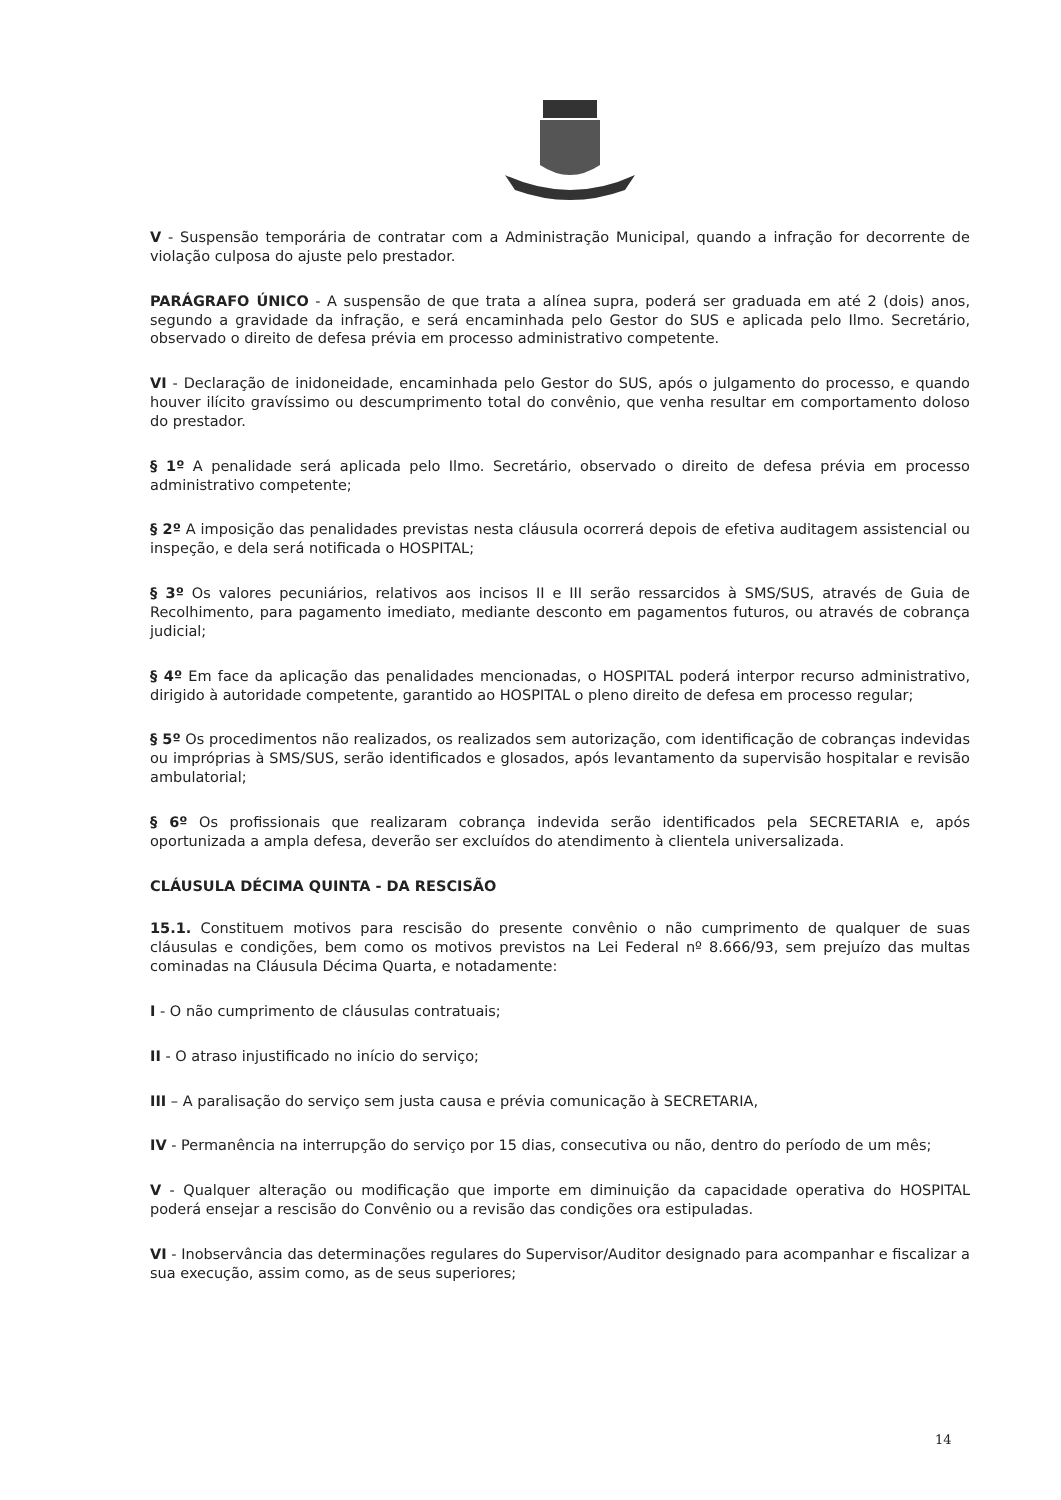V - Suspensão temporária de contratar com a Administração Municipal, quando a infração for decorrente de violação culposa do ajuste pelo prestador.
PARÁGRAFO ÚNICO - A suspensão de que trata a alínea supra, poderá ser graduada em até 2 (dois) anos, segundo a gravidade da infração, e será encaminhada pelo Gestor do SUS e aplicada pelo Ilmo. Secretário, observado o direito de defesa prévia em processo administrativo competente.
VI - Declaração de inidoneidade, encaminhada pelo Gestor do SUS, após o julgamento do processo, e quando houver ilícito gravíssimo ou descumprimento total do convênio, que venha resultar em comportamento doloso do prestador.
§ 1º A penalidade será aplicada pelo Ilmo. Secretário, observado o direito de defesa prévia em processo administrativo competente;
§ 2º A imposição das penalidades previstas nesta cláusula ocorrerá depois de efetiva auditagem assistencial ou inspeção, e dela será notificada o HOSPITAL;
§ 3º Os valores pecuniários, relativos aos incisos II e III serão ressarcidos à SMS/SUS, através de Guia de Recolhimento, para pagamento imediato, mediante desconto em pagamentos futuros, ou através de cobrança judicial;
§ 4º Em face da aplicação das penalidades mencionadas, o HOSPITAL poderá interpor recurso administrativo, dirigido à autoridade competente, garantido ao HOSPITAL o pleno direito de defesa em processo regular;
§ 5º Os procedimentos não realizados, os realizados sem autorização, com identificação de cobranças indevidas ou impróprias à SMS/SUS, serão identificados e glosados, após levantamento da supervisão hospitalar e revisão ambulatorial;
§ 6º Os profissionais que realizaram cobrança indevida serão identificados pela SECRETARIA e, após oportunizada a ampla defesa, deverão ser excluídos do atendimento à clientela universalizada.
CLÁUSULA DÉCIMA QUINTA - DA RESCISÃO
15.1. Constituem motivos para rescisão do presente convênio o não cumprimento de qualquer de suas cláusulas e condições, bem como os motivos previstos na Lei Federal nº 8.666/93, sem prejuízo das multas cominadas na Cláusula Décima Quarta, e notadamente:
I - O não cumprimento de cláusulas contratuais;
II - O atraso injustificado no início do serviço;
III – A paralisação do serviço sem justa causa e prévia comunicação à SECRETARIA,
IV - Permanência na interrupção do serviço por 15 dias, consecutiva ou não, dentro do período de um mês;
V - Qualquer alteração ou modificação que importe em diminuição da capacidade operativa do HOSPITAL poderá ensejar a rescisão do Convênio ou a revisão das condições ora estipuladas.
VI - Inobservância das determinações regulares do Supervisor/Auditor designado para acompanhar e fiscalizar a sua execução, assim como, as de seus superiores;
14